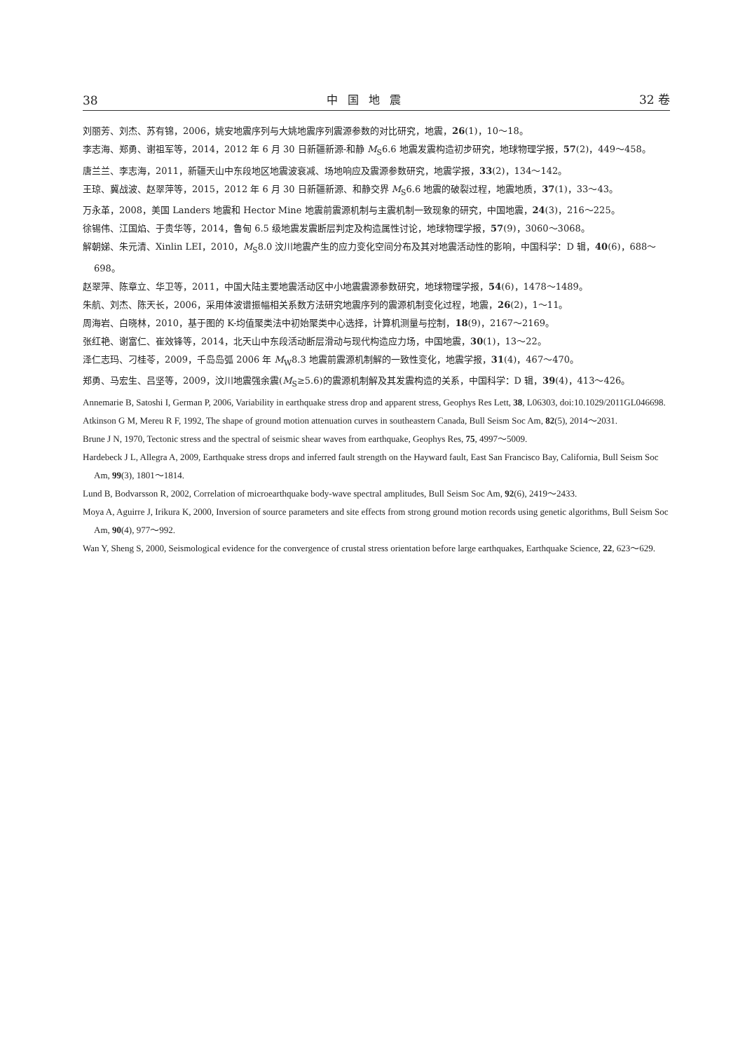38 中国地震 32 卷
刘丽芳、刘杰、苏有锦，2006，姚安地震序列与大姚地震序列震源参数的对比研究，地震，26(1)，10～18。
李志海、郑勇、谢祖军等，2014，2012 年 6 月 30 日新疆新源-和静 M<sub>S</sub>6.6 地震发震构造初步研究，地球物理学报，57(2)，449～458。
唐兰兰、李志海，2011，新疆天山中东段地区地震波衰减、场地响应及震源参数研究，地震学报，33(2)，134～142。
王琼、冀战波、赵翠萍等，2015，2012 年 6 月 30 日新疆新源、和静交界 M<sub>S</sub>6.6 地震的破裂过程，地震地质，37(1)，33～43。
万永革，2008，美国 Landers 地震和 Hector Mine 地震前震源机制与主震机制一致现象的研究，中国地震，24(3)，216～225。
徐锡伟、江国焰、于贵华等，2014，鲁甸 6.5 级地震发震断层判定及构造属性讨论，地球物理学报，57(9)，3060～3068。
解朝娣、朱元清、Xinlin LEI，2010，M<sub>S</sub>8.0 汶川地震产生的应力变化空间分布及其对地震活动性的影响，中国科学：D 辑，40(6)，688～698。
赵翠萍、陈章立、华卫等，2011，中国大陆主要地震活动区中小地震震源参数研究，地球物理学报，54(6)，1478～1489。
朱航、刘杰、陈天长，2006，采用体波谱振幅相关系数方法研究地震序列的震源机制变化过程，地震，26(2)，1～11。
周海岩、白晓林，2010，基于图的 K-均值聚类法中初始聚类中心选择，计算机测量与控制，18(9)，2167～2169。
张红艳、谢富仁、崔效锋等，2014，北天山中东段活动断层滑动与现代构造应力场，中国地震，30(1)，13～22。
泽仁志玛、刁桂苓，2009，千岛岛弧 2006 年 M<sub>W</sub>8.3 地震前震源机制解的一致性变化，地震学报，31(4)，467～470。
郑勇、马宏生、吕坚等，2009，汶川地震强余震(M<sub>S</sub>≥5.6)的震源机制解及其发震构造的关系，中国科学：D 辑，39(4)，413～426。
Annemarie B, Satoshi I, German P, 2006, Variability in earthquake stress drop and apparent stress, Geophys Res Lett, 38, L06303, doi:10.1029/2011GL046698.
Atkinson G M, Mereu R F, 1992, The shape of ground motion attenuation curves in southeastern Canada, Bull Seism Soc Am, 82(5), 2014～2031.
Brune J N, 1970, Tectonic stress and the spectral of seismic shear waves from earthquake, Geophys Res, 75, 4997～5009.
Hardebeck J L, Allegra A, 2009, Earthquake stress drops and inferred fault strength on the Hayward fault, East San Francisco Bay, California, Bull Seism Soc Am, 99(3), 1801～1814.
Lund B, Bodvarsson R, 2002, Correlation of microearthquake body-wave spectral amplitudes, Bull Seism Soc Am, 92(6), 2419～2433.
Moya A, Aguirre J, Irikura K, 2000, Inversion of source parameters and site effects from strong ground motion records using genetic algorithms, Bull Seism Soc Am, 90(4), 977～992.
Wan Y, Sheng S, 2000, Seismological evidence for the convergence of crustal stress orientation before large earthquakes, Earthquake Science, 22, 623～629.